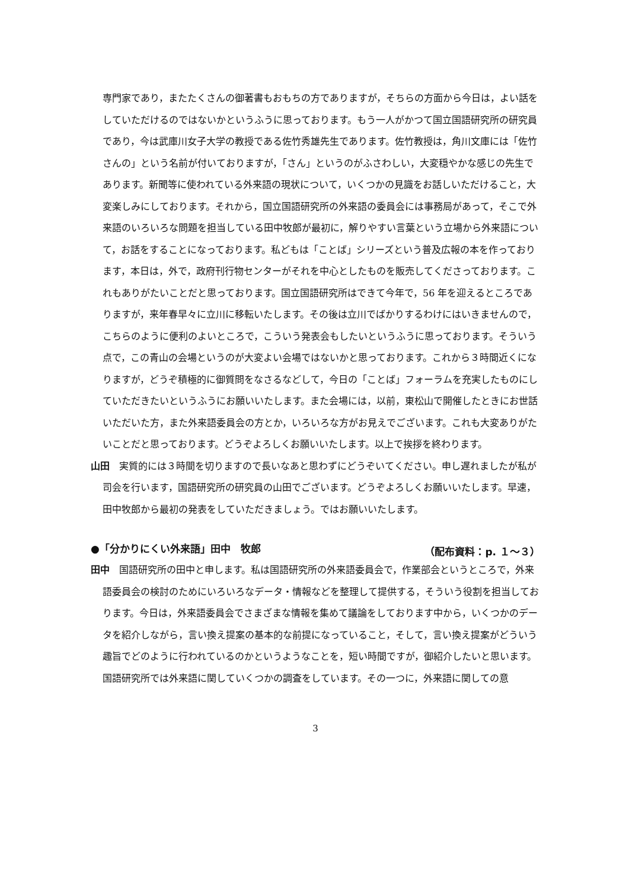専門家であり，またたくさんの御著書もおもちの方でありますが，そちらの方面から今日は，よい話をしていただけるのではないかというふうに思っております。もう一人がかつて国立国語研究所の研究員であり，今は武庫川女子大学の教授である佐竹秀雄先生であります。佐竹教授は，角川文庫には「佐竹さんの」という名前が付いておりますが，「さん」というのがふさわしい，大変穏やかな感じの先生であります。新聞等に使われている外来語の現状について，いくつかの見識をお話しいただけること，大変楽しみにしております。それから，国立国語研究所の外来語の委員会には事務局があって，そこで外来語のいろいろな問題を担当している田中牧郎が最初に，解りやすい言葉という立場から外来語について，お話をすることになっております。私どもは「ことば」シリーズという普及広報の本を作っております，本日は，外で，政府刊行物センターがそれを中心としたものを販売してくださっております。これもありがたいことだと思っております。国立国語研究所はできて今年で，56 年を迎えるところでありますが，来年春早々に立川に移転いたします。その後は立川でばかりするわけにはいきませんので，こちらのように便利のよいところで，こういう発表会もしたいというふうに思っております。そういう点で，この青山の会場というのが大変よい会場ではないかと思っております。これから３時間近くになりますが，どうぞ積極的に御質問をなさるなどして，今日の「ことば」フォーラムを充実したものにしていただきたいというふうにお願いいたします。また会場には，以前，東松山で開催したときにお世話いただいた方，また外来語委員会の方とか，いろいろな方がお見えでございます。これも大変ありがたいことだと思っております。どうぞよろしくお願いいたします。以上で挨拶を終わります。
山田　実質的には３時間を切りますので長いなあと思わずにどうぞいてください。申し遅れましたが私が司会を行います，国語研究所の研究員の山田でございます。どうぞよろしくお願いいたします。早速，田中牧郎から最初の発表をしていただきましょう。ではお願いいたします。
●「分かりにくい外来語」田中　牧郎 （配布資料：p. １～３）
田中　国語研究所の田中と申します。私は国語研究所の外来語委員会で，作業部会というところで，外来語委員会の検討のためにいろいろなデータ・情報などを整理して提供する，そういう役割を担当しております。今日は，外来語委員会でさまざまな情報を集めて議論をしております中から，いくつかのデータを紹介しながら，言い換え提案の基本的な前提になっていること，そして，言い換え提案がどういう趣旨でどのように行われているのかというようなことを，短い時間ですが，御紹介したいと思います。国語研究所では外来語に関していくつかの調査をしています。その一つに，外来語に関しての意
3